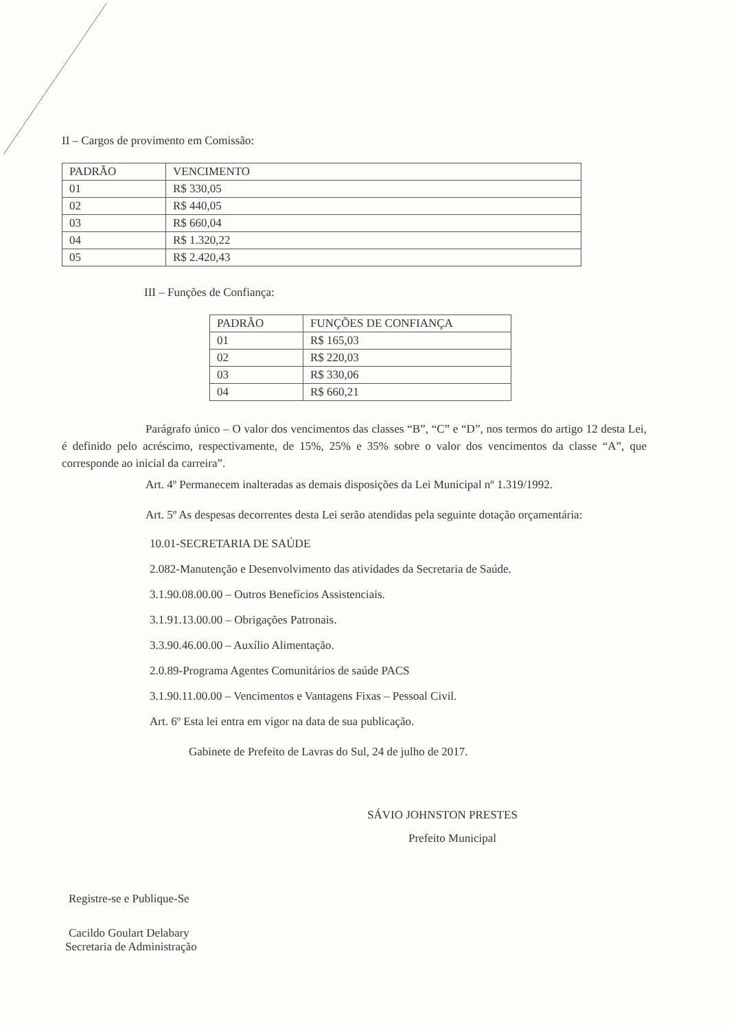II – Cargos de provimento em Comissão:
| PADRÃO | VENCIMENTO |
| 01 | R$ 330,05 |
| 02 | R$ 440,05 |
| 03 | R$ 660,04 |
| 04 | R$ 1.320,22 |
| 05 | R$ 2.420,43 |
III – Funções de Confiança:
| PADRÃO | FUNÇÕES DE CONFIANÇA |
| 01 | R$ 165,03 |
| 02 | R$ 220,03 |
| 03 | R$ 330,06 |
| 04 | R$ 660,21 |
Parágrafo único – O valor dos vencimentos das classes “B”, “C” e “D”, nos termos do artigo 12 desta Lei, é definido pelo acréscimo, respectivamente, de 15%, 25% e 35% sobre o valor dos vencimentos da classe “A”, que corresponde ao inicial da carreira”.
Art. 4º Permanecem inalteradas as demais disposições da Lei Municipal nº 1.319/1992.
Art. 5º As despesas decorrentes desta Lei serão atendidas pela seguinte dotação orçamentária:
10.01-SECRETARIA DE SAÚDE
2.082-Manutenção e Desenvolvimento das atividades da Secretaria de Saúde.
3.1.90.08.00.00 – Outros Benefícios Assistenciais.
3.1.91.13.00.00 – Obrigações Patronais.
3.3.90.46.00.00 – Auxílio Alimentação.
2.0.89-Programa Agentes Comunitários de saúde PACS
3.1.90.11.00.00 – Vencimentos e Vantagens Fixas – Pessoal Civil.
Art. 6º Esta lei entra em vigor na data de sua publicação.
Gabinete de Prefeito de Lavras do Sul, 24 de julho de 2017.
SÁVIO JOHNSTON PRESTES
Prefeito Municipal
Registre-se e Publique-Se
Cacildo Goulart Delabary
Secretaria de Administração